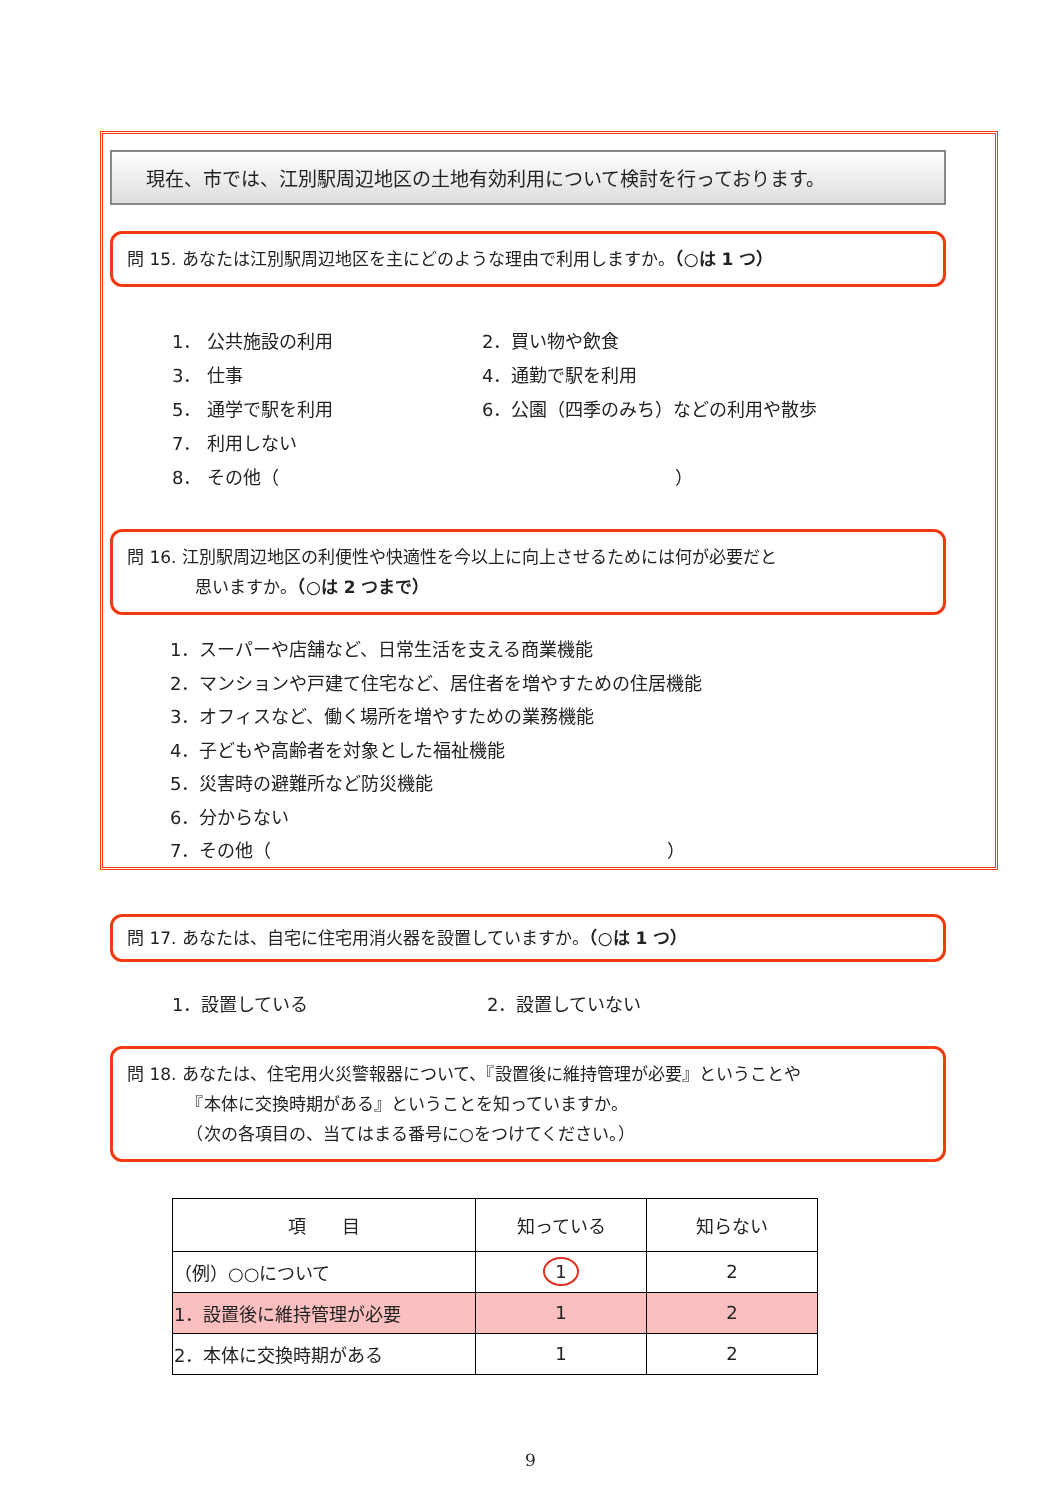現在、市では、江別駅周辺地区の土地有効利用について検討を行っております。
問 15. あなたは江別駅周辺地区を主にどのような理由で利用しますか。（○は 1 つ）
1． 公共施設の利用
2．買い物や飲食
3． 仕事
4．通勤で駅を利用
5． 通学で駅を利用
6．公園（四季のみち）などの利用や散歩
7． 利用しない
8． その他（　　　　　　　　　　　　　　　　　　　　　　）
問 16. 江別駅周辺地区の利便性や快適性を今以上に向上させるためには何が必要だと
　　　　思いますか。（○は 2 つまで）
1．スーパーや店舗など、日常生活を支える商業機能
2．マンションや戸建て住宅など、居住者を増やすための住居機能
3．オフィスなど、働く場所を増やすための業務機能
4．子どもや高齢者を対象とした福祉機能
5．災害時の避難所など防災機能
6．分からない
7．その他（　　　　　　　　　　　　　　　　　　　　　　）
問 17. あなたは、自宅に住宅用消火器を設置していますか。（○は 1 つ）
1．設置している
2．設置していない
問 18. あなたは、住宅用火災警報器について、『設置後に維持管理が必要』ということや
　　　　『本体に交換時期がある』ということを知っていますか。
　　　　（次の各項目の、当てはまる番号に○をつけてください。）
| 項 目 | 知っている | 知らない |
| --- | --- | --- |
| （例）○○について | 1 | 2 |
| 1．設置後に維持管理が必要 | 1 | 2 |
| 2．本体に交換時期がある | 1 | 2 |
9